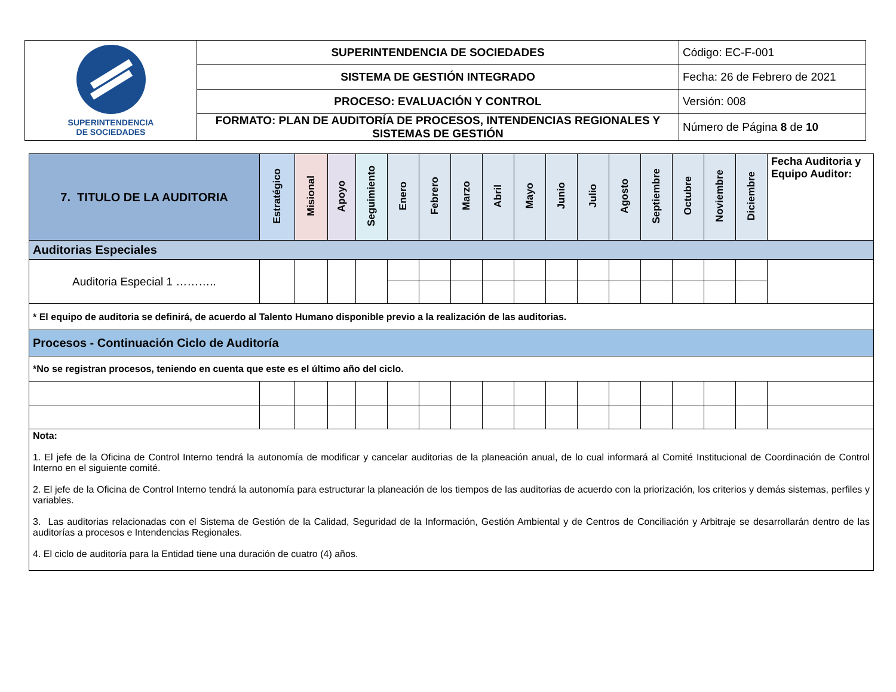| SUPERINTENDENCIA DE SOCIEDADES | SUPERINTENDENCIA DE SOCIEDADES | Código: EC-F-001 |
| | SISTEMA DE GESTIÓN INTEGRADO | Fecha: 26 de Febrero de 2021 |
| | PROCESO: EVALUACIÓN Y CONTROL | Versión: 008 |
| | FORMATO: PLAN DE AUDITORÍA DE PROCESOS, INTENDENCIAS REGIONALES Y SISTEMAS DE GESTIÓN | Número de Página 8 de 10 |
| 7. TITULO DE LA AUDITORIA | Estratégico | Misional | Apoyo | Seguimiento | Enero | Febrero | Marzo | Abril | Mayo | Junio | Julio | Agosto | Septiembre | Octubre | Noviembre | Diciembre | Fecha Auditoria y Equipo Auditor: |
| --- | --- | --- | --- | --- | --- | --- | --- | --- | --- | --- | --- | --- | --- | --- | --- | --- | --- |
| Auditorias Especiales | | | | | | | | | | | | | | | | | |
| Auditoria Especial 1 ……….. | | | | | | | | | | | | | | | | | |
| * El equipo de auditoria se definirá, de acuerdo al Talento Humano disponible previo a la realización de las auditorias. | | | | | | | | | | | | | | | | | |
| Procesos - Continuación Ciclo de Auditoría | | | | | | | | | | | | | | | | | |
| *No se registran procesos, teniendo en cuenta que este es el último año del ciclo. | | | | | | | | | | | | | | | | | |
| Nota: 1. El jefe de la Oficina de Control Interno tendrá la autonomía de modificar y cancelar auditorias de la planeación anual, de lo cual informará al Comité Institucional de Coordinación de Control Interno en el siguiente comité. 2. El jefe de la Oficina de Control Interno tendrá la autonomía para estructurar la planeación de los tiempos de las auditorias de acuerdo con la priorización, los criterios y demás sistemas, perfiles y variables. 3. Las auditorias relacionadas con el Sistema de Gestión de la Calidad, Seguridad de la Información, Gestión Ambiental y de Centros de Conciliación y Arbitraje se desarrollarán dentro de las auditorías a procesos e Intendencias Regionales. 4. El ciclo de auditoría para la Entidad tiene una duración de cuatro (4) años. | | | | | | | | | | | | | | | | | |